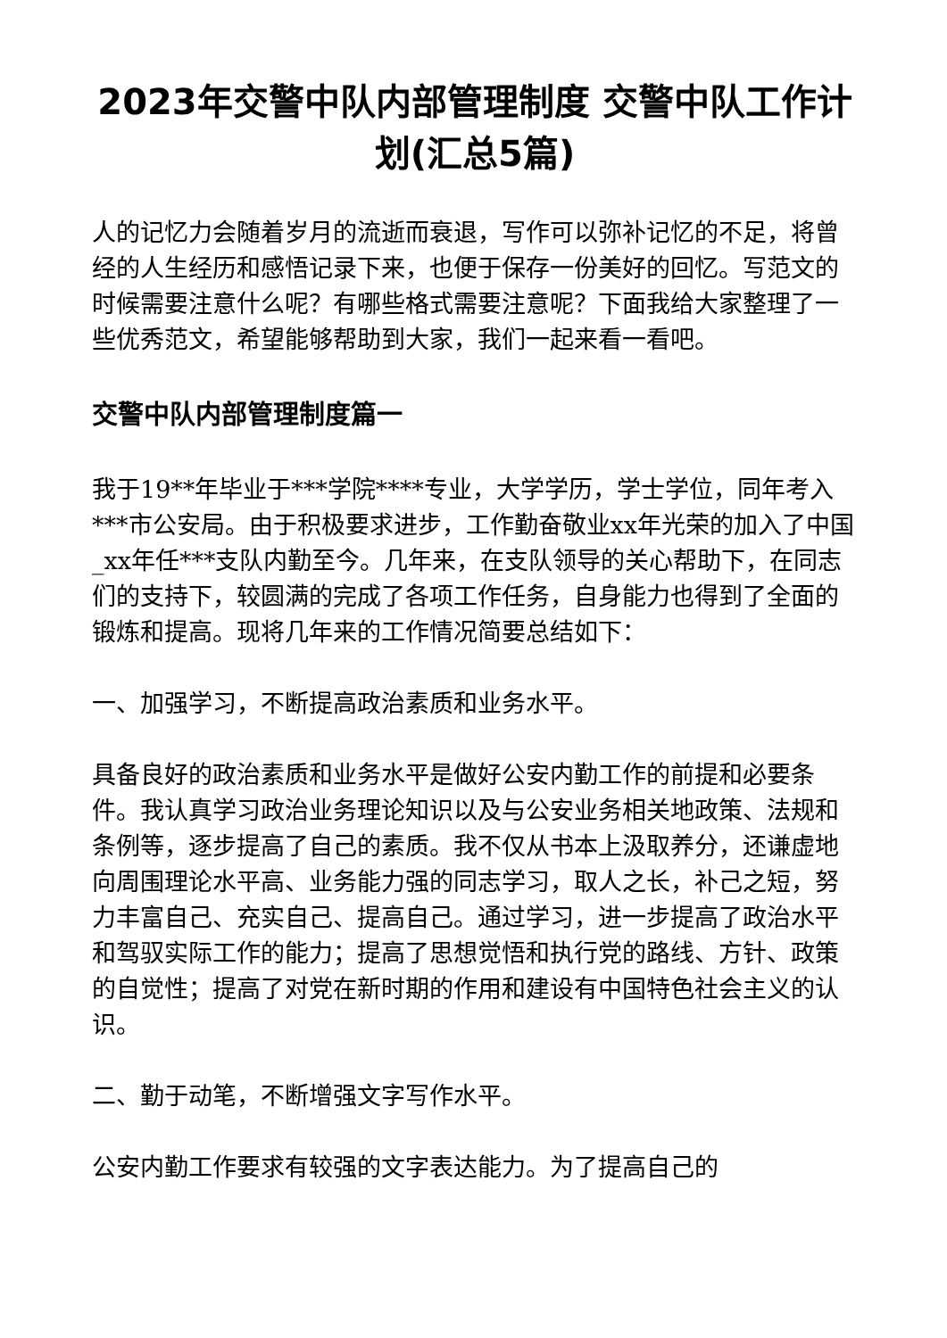2023年交警中队内部管理制度 交警中队工作计划(汇总5篇)
人的记忆力会随着岁月的流逝而衰退，写作可以弥补记忆的不足，将曾经的人生经历和感悟记录下来，也便于保存一份美好的回忆。写范文的时候需要注意什么呢？有哪些格式需要注意呢？下面我给大家整理了一些优秀范文，希望能够帮助到大家，我们一起来看一看吧。
交警中队内部管理制度篇一
我于19**年毕业于***学院****专业，大学学历，学士学位，同年考入***市公安局。由于积极要求进步，工作勤奋敬业xx年光荣的加入了中国_xx年任***支队内勤至今。几年来，在支队领导的关心帮助下，在同志们的支持下，较圆满的完成了各项工作任务，自身能力也得到了全面的锻炼和提高。现将几年来的工作情况简要总结如下：
一、加强学习，不断提高政治素质和业务水平。
具备良好的政治素质和业务水平是做好公安内勤工作的前提和必要条件。我认真学习政治业务理论知识以及与公安业务相关地政策、法规和条例等，逐步提高了自己的素质。我不仅从书本上汲取养分，还谦虚地向周围理论水平高、业务能力强的同志学习，取人之长，补己之短，努力丰富自己、充实自己、提高自己。通过学习，进一步提高了政治水平和驾驭实际工作的能力；提高了思想觉悟和执行党的路线、方针、政策的自觉性；提高了对党在新时期的作用和建设有中国特色社会主义的认识。
二、勤于动笔，不断增强文字写作水平。
公安内勤工作要求有较强的文字表达能力。为了提高自己的